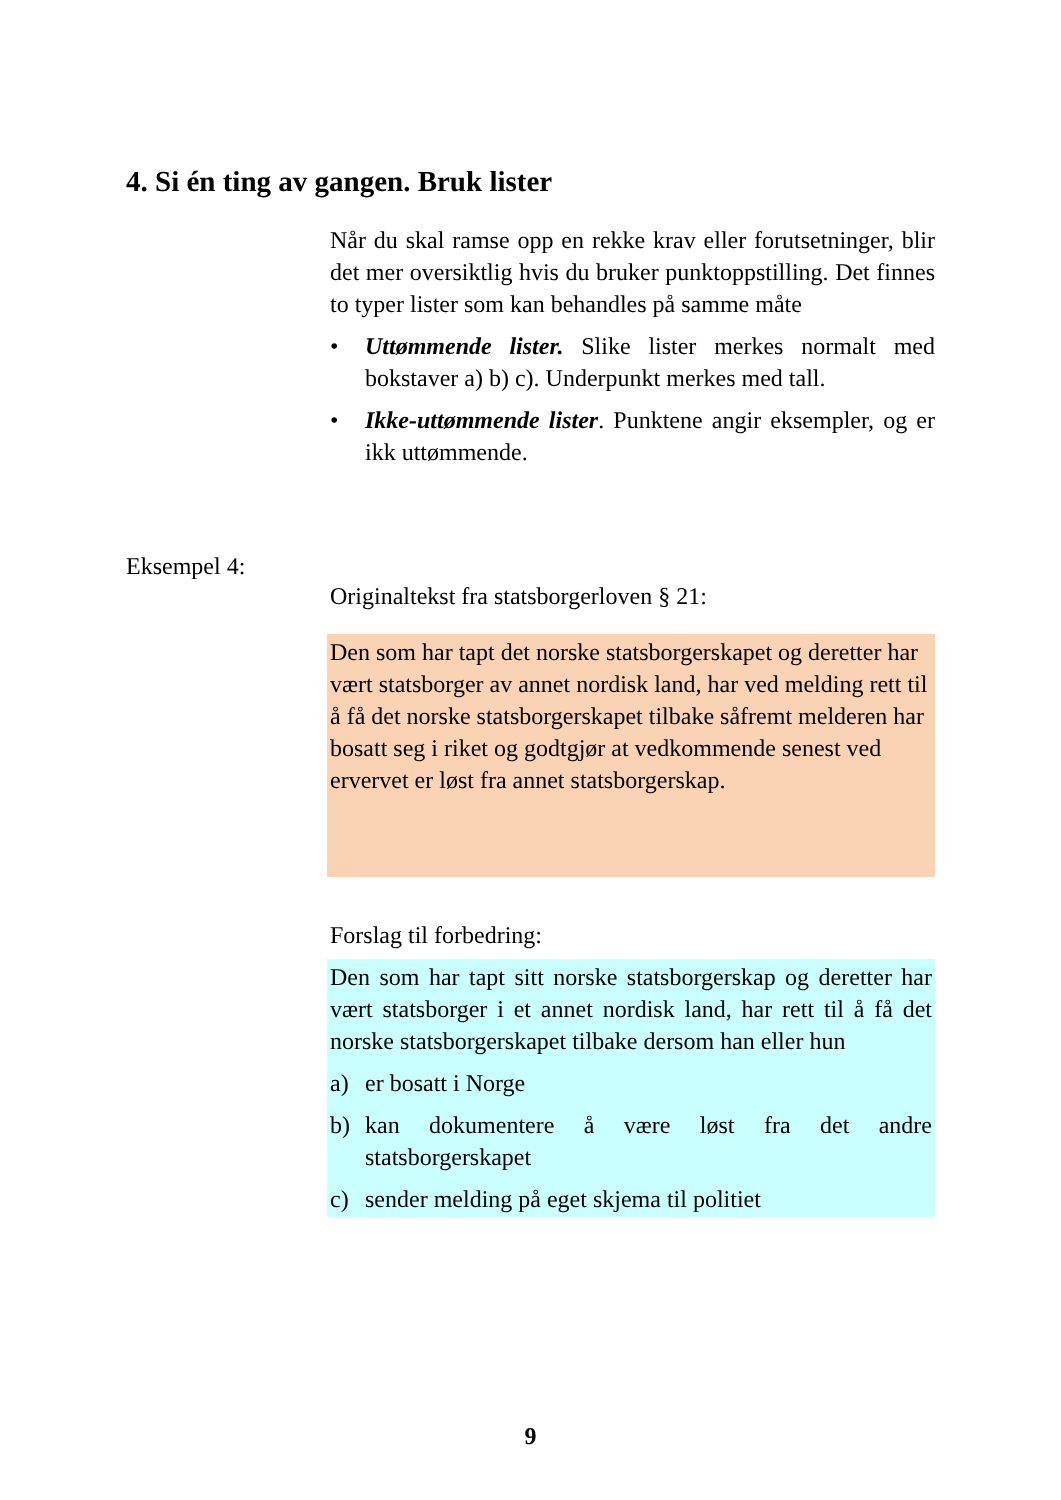4. Si én ting av gangen. Bruk lister
Når du skal ramse opp en rekke krav eller forutsetninger, blir det mer oversiktlig hvis du bruker punktoppstilling. Det finnes to typer lister som kan behandles på samme måte
• Uttømmende lister. Slike lister merkes normalt med bokstaver a) b) c). Underpunkt merkes med tall.
• Ikke-uttømmende lister. Punktene angir eksempler, og er ikk uttømmende.
Eksempel 4:
Originaltekst fra statsborgerloven § 21:
Den som har tapt det norske statsborgerskapet og deretter har vært statsborger av annet nordisk land, har ved melding rett til å få det norske statsborgerskapet tilbake såfremt melderen har bosatt seg i riket og godtgjør at vedkommende senest ved ervervet er løst fra annet statsborgerskap.
Forslag til forbedring:
Den som har tapt sitt norske statsborgerskap og deretter har vært statsborger i et annet nordisk land, har rett til å få det norske statsborgerskapet tilbake dersom han eller hun
a) er bosatt i Norge
b) kan dokumentere å være løst fra det andre statsborgerskapet
c) sender melding på eget skjema til politiet
9